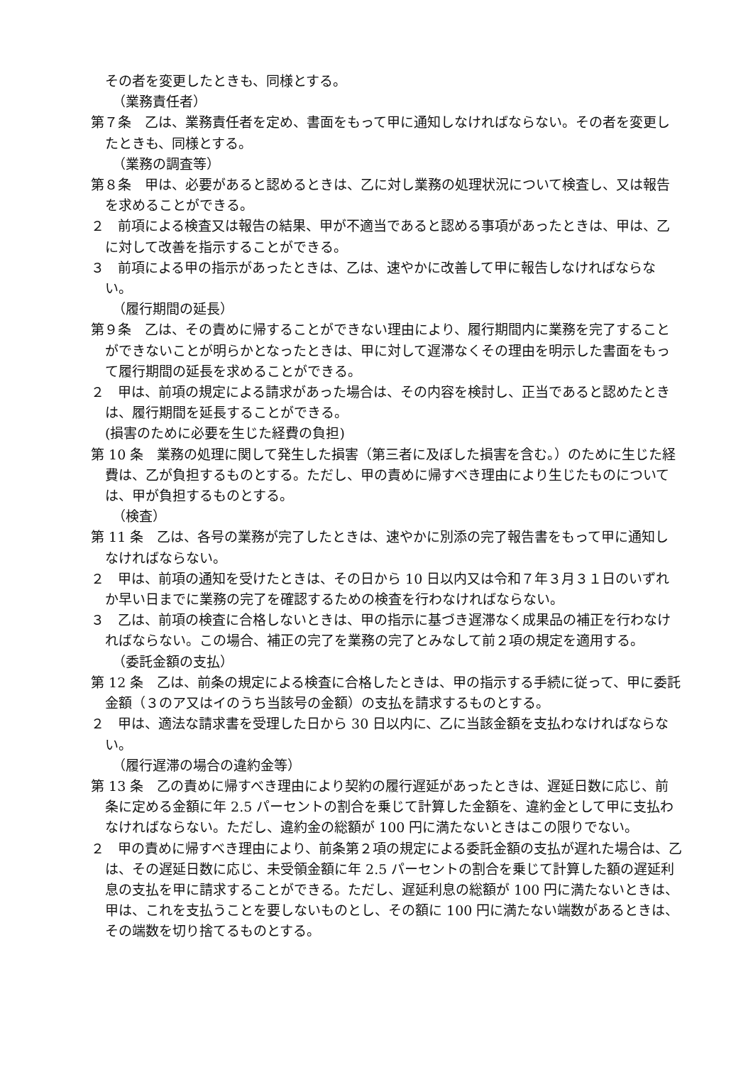その者を変更したときも、同様とする。
（業務責任者）
第７条　乙は、業務責任者を定め、書面をもって甲に通知しなければならない。その者を変更したときも、同様とする。
（業務の調査等）
第８条　甲は、必要があると認めるときは、乙に対し業務の処理状況について検査し、又は報告を求めることができる。
２　前項による検査又は報告の結果、甲が不適当であると認める事項があったときは、甲は、乙に対して改善を指示することができる。
３　前項による甲の指示があったときは、乙は、速やかに改善して甲に報告しなければならない。
（履行期間の延長）
第９条　乙は、その責めに帰することができない理由により、履行期間内に業務を完了することができないことが明らかとなったときは、甲に対して遅滞なくその理由を明示した書面をもって履行期間の延長を求めることができる。
２　甲は、前項の規定による請求があった場合は、その内容を検討し、正当であると認めたときは、履行期間を延長することができる。
(損害のために必要を生じた経費の負担)
第 10 条　業務の処理に関して発生した損害（第三者に及ぼした損害を含む。）のために生じた経費は、乙が負担するものとする。ただし、甲の責めに帰すべき理由により生じたものについては、甲が負担するものとする。
（検査）
第 11 条　乙は、各号の業務が完了したときは、速やかに別添の完了報告書をもって甲に通知しなければならない。
２　甲は、前項の通知を受けたときは、その日から 10 日以内又は令和７年３月３１日のいずれか早い日までに業務の完了を確認するための検査を行わなければならない。
３　乙は、前項の検査に合格しないときは、甲の指示に基づき遅滞なく成果品の補正を行わなければならない。この場合、補正の完了を業務の完了とみなして前２項の規定を適用する。
（委託金額の支払）
第 12 条　乙は、前条の規定による検査に合格したときは、甲の指示する手続に従って、甲に委託金額（３のア又はイのうち当該号の金額）の支払を請求するものとする。
２　甲は、適法な請求書を受理した日から 30 日以内に、乙に当該金額を支払わなければならない。
（履行遅滞の場合の違約金等）
第 13 条　乙の責めに帰すべき理由により契約の履行遅延があったときは、遅延日数に応じ、前条に定める金額に年 2.5 パーセントの割合を乗じて計算した金額を、違約金として甲に支払わなければならない。ただし、違約金の総額が 100 円に満たないときはこの限りでない。
２　甲の責めに帰すべき理由により、前条第２項の規定による委託金額の支払が遅れた場合は、乙は、その遅延日数に応じ、未受領金額に年 2.5 パーセントの割合を乗じて計算した額の遅延利息の支払を甲に請求することができる。ただし、遅延利息の総額が 100 円に満たないときは、甲は、これを支払うことを要しないものとし、その額に 100 円に満たない端数があるときは、その端数を切り捨てるものとする。